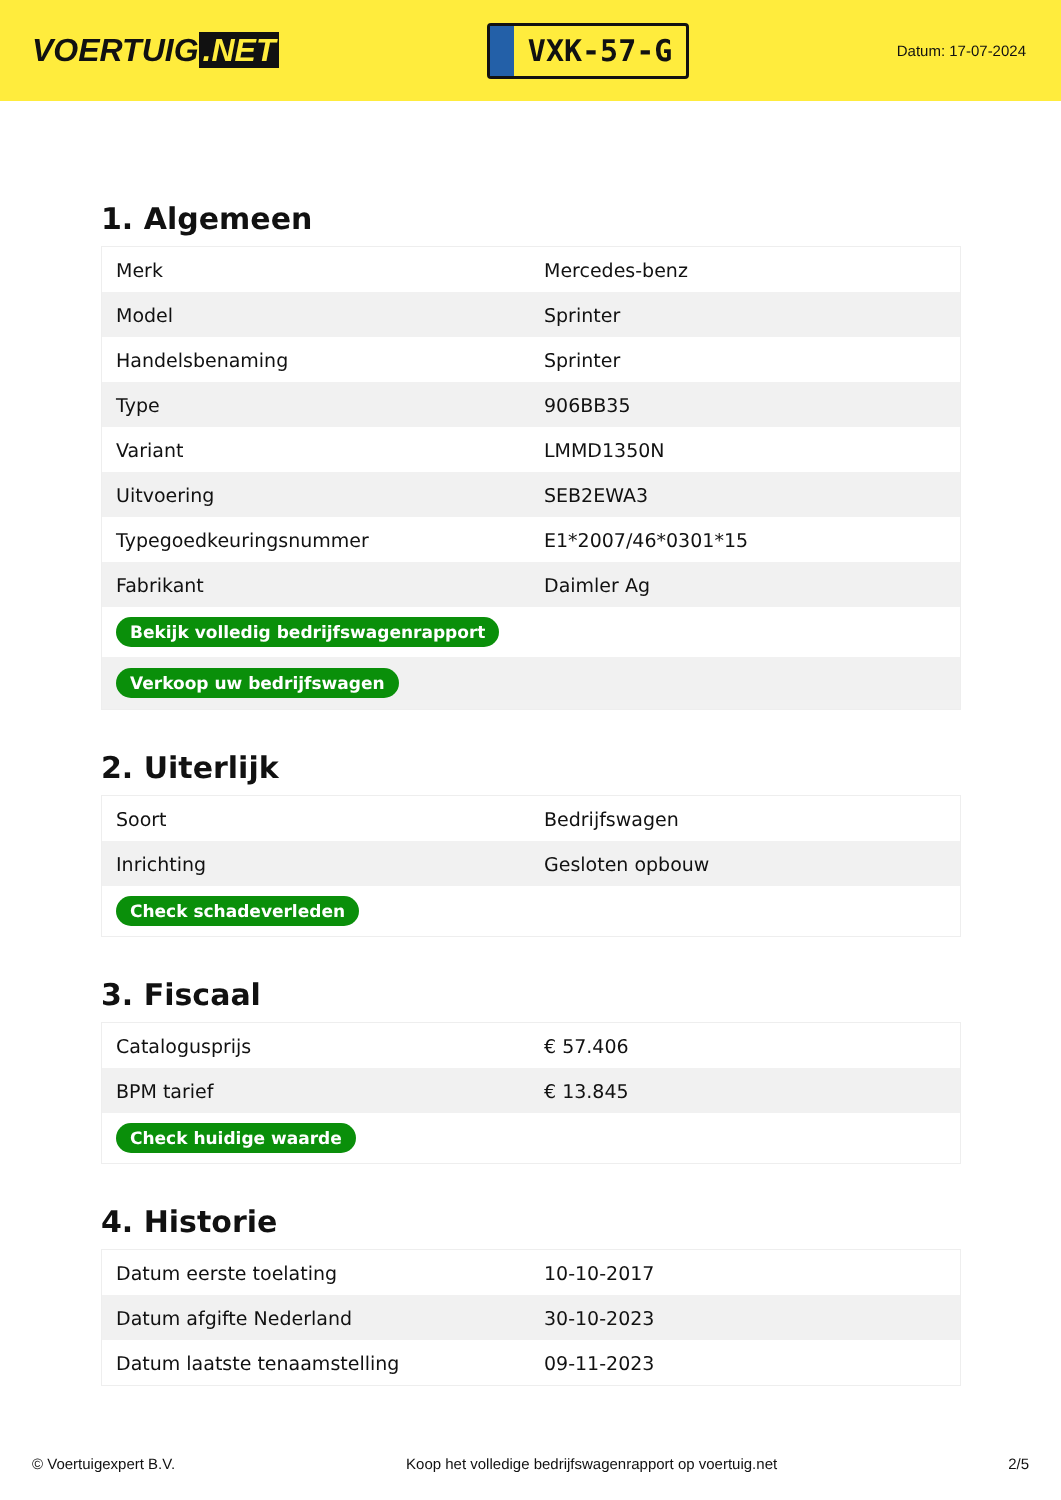VOERTUIG.NET
VXK-57-G
Datum: 17-07-2024
1. Algemeen
| Merk | Mercedes-benz |
| Model | Sprinter |
| Handelsbenaming | Sprinter |
| Type | 906BB35 |
| Variant | LMMD1350N |
| Uitvoering | SEB2EWA3 |
| Typegoedkeuringsnummer | E1*2007/46*0301*15 |
| Fabrikant | Daimler Ag |
| Bekijk volledig bedrijfswagenrapport | |
| Verkoop uw bedrijfswagen | |
2. Uiterlijk
| Soort | Bedrijfswagen |
| Inrichting | Gesloten opbouw |
| Check schadeverleden | |
3. Fiscaal
| Catalogusprijs | € 57.406 |
| BPM tarief | € 13.845 |
| Check huidige waarde | |
4. Historie
| Datum eerste toelating | 10-10-2017 |
| Datum afgifte Nederland | 30-10-2023 |
| Datum laatste tenaamstelling | 09-11-2023 |
© Voertuigexpert B.V. Koop het volledige bedrijfswagenrapport op voertuig.net 2/5